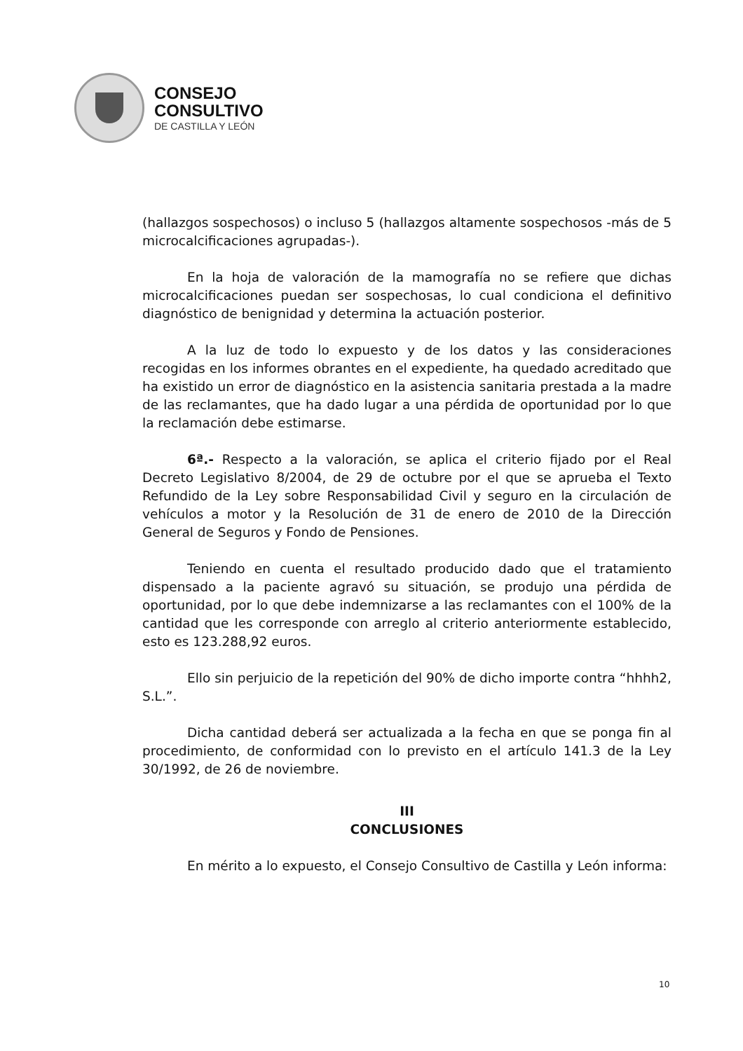CONSEJO
CONSULTIVO
DE CASTILLA Y LEÓN
(hallazgos sospechosos) o incluso 5 (hallazgos altamente sospechosos -más de 5 microcalcificaciones agrupadas-).
En la hoja de valoración de la mamografía no se refiere que dichas microcalcificaciones puedan ser sospechosas, lo cual condiciona el definitivo diagnóstico de benignidad y determina la actuación posterior.
A la luz de todo lo expuesto y de los datos y las consideraciones recogidas en los informes obrantes en el expediente, ha quedado acreditado que ha existido un error de diagnóstico en la asistencia sanitaria prestada a la madre de las reclamantes, que ha dado lugar a una pérdida de oportunidad por lo que la reclamación debe estimarse.
6ª.- Respecto a la valoración, se aplica el criterio fijado por el Real Decreto Legislativo 8/2004, de 29 de octubre por el que se aprueba el Texto Refundido de la Ley sobre Responsabilidad Civil y seguro en la circulación de vehículos a motor y la Resolución de 31 de enero de 2010 de la Dirección General de Seguros y Fondo de Pensiones.
Teniendo en cuenta el resultado producido dado que el tratamiento dispensado a la paciente agravó su situación, se produjo una pérdida de oportunidad, por lo que debe indemnizarse a las reclamantes con el 100% de la cantidad que les corresponde con arreglo al criterio anteriormente establecido, esto es 123.288,92 euros.
Ello sin perjuicio de la repetición del 90% de dicho importe contra “hhhh2, S.L.”.
Dicha cantidad deberá ser actualizada a la fecha en que se ponga fin al procedimiento, de conformidad con lo previsto en el artículo 141.3 de la Ley 30/1992, de 26 de noviembre.
III
CONCLUSIONES
En mérito a lo expuesto, el Consejo Consultivo de Castilla y León informa:
10